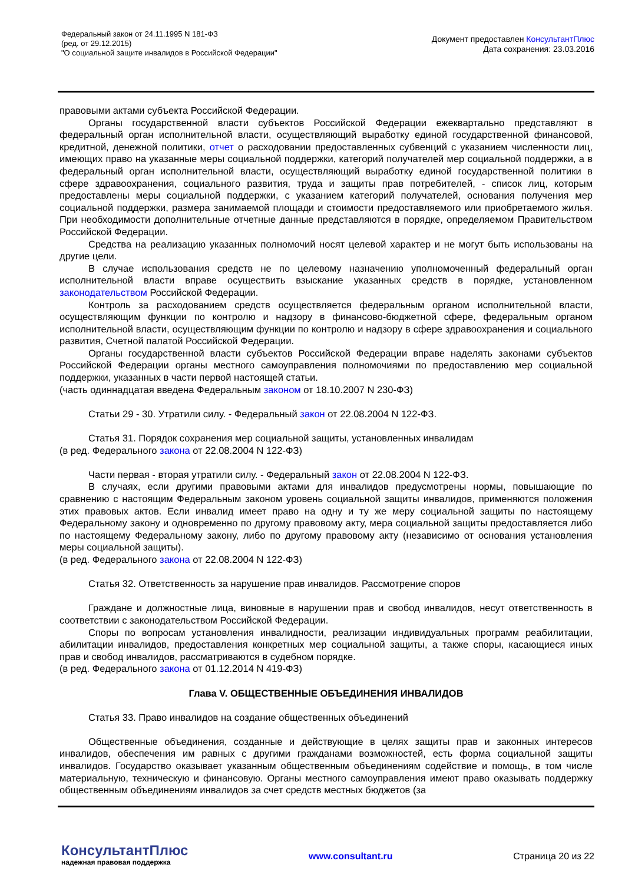Федеральный закон от 24.11.1995 N 181-ФЗ
(ред. от 29.12.2015)
"О социальной защите инвалидов в Российской Федерации"
Документ предоставлен КонсультантПлюс
Дата сохранения: 23.03.2016
правовыми актами субъекта Российской Федерации.
Органы государственной власти субъектов Российской Федерации ежеквартально представляют в федеральный орган исполнительной власти, осуществляющий выработку единой государственной финансовой, кредитной, денежной политики, отчет о расходовании предоставленных субвенций с указанием численности лиц, имеющих право на указанные меры социальной поддержки, категорий получателей мер социальной поддержки, а в федеральный орган исполнительной власти, осуществляющий выработку единой государственной политики в сфере здравоохранения, социального развития, труда и защиты прав потребителей, - список лиц, которым предоставлены меры социальной поддержки, с указанием категорий получателей, основания получения мер социальной поддержки, размера занимаемой площади и стоимости предоставляемого или приобретаемого жилья. При необходимости дополнительные отчетные данные представляются в порядке, определяемом Правительством Российской Федерации.
Средства на реализацию указанных полномочий носят целевой характер и не могут быть использованы на другие цели.
В случае использования средств не по целевому назначению уполномоченный федеральный орган исполнительной власти вправе осуществить взыскание указанных средств в порядке, установленном законодательством Российской Федерации.
Контроль за расходованием средств осуществляется федеральным органом исполнительной власти, осуществляющим функции по контролю и надзору в финансово-бюджетной сфере, федеральным органом исполнительной власти, осуществляющим функции по контролю и надзору в сфере здравоохранения и социального развития, Счетной палатой Российской Федерации.
Органы государственной власти субъектов Российской Федерации вправе наделять законами субъектов Российской Федерации органы местного самоуправления полномочиями по предоставлению мер социальной поддержки, указанных в части первой настоящей статьи.
(часть одиннадцатая введена Федеральным законом от 18.10.2007 N 230-ФЗ)
Статьи 29 - 30. Утратили силу. - Федеральный закон от 22.08.2004 N 122-ФЗ.
Статья 31. Порядок сохранения мер социальной защиты, установленных инвалидам
(в ред. Федерального закона от 22.08.2004 N 122-ФЗ)
Части первая - вторая утратили силу. - Федеральный закон от 22.08.2004 N 122-ФЗ.
В случаях, если другими правовыми актами для инвалидов предусмотрены нормы, повышающие по сравнению с настоящим Федеральным законом уровень социальной защиты инвалидов, применяются положения этих правовых актов. Если инвалид имеет право на одну и ту же меру социальной защиты по настоящему Федеральному закону и одновременно по другому правовому акту, мера социальной защиты предоставляется либо по настоящему Федеральному закону, либо по другому правовому акту (независимо от основания установления меры социальной защиты).
(в ред. Федерального закона от 22.08.2004 N 122-ФЗ)
Статья 32. Ответственность за нарушение прав инвалидов. Рассмотрение споров
Граждане и должностные лица, виновные в нарушении прав и свобод инвалидов, несут ответственность в соответствии с законодательством Российской Федерации.
Споры по вопросам установления инвалидности, реализации индивидуальных программ реабилитации, абилитации инвалидов, предоставления конкретных мер социальной защиты, а также споры, касающиеся иных прав и свобод инвалидов, рассматриваются в судебном порядке.
(в ред. Федерального закона от 01.12.2014 N 419-ФЗ)
Глава V. ОБЩЕСТВЕННЫЕ ОБЪЕДИНЕНИЯ ИНВАЛИДОВ
Статья 33. Право инвалидов на создание общественных объединений
Общественные объединения, созданные и действующие в целях защиты прав и законных интересов инвалидов, обеспечения им равных с другими гражданами возможностей, есть форма социальной защиты инвалидов. Государство оказывает указанным общественным объединениям содействие и помощь, в том числе материальную, техническую и финансовую. Органы местного самоуправления имеют право оказывать поддержку общественным объединениям инвалидов за счет средств местных бюджетов (за
КонсультантПлюс
надежная правовая поддержка
www.consultant.ru Страница 20 из 22